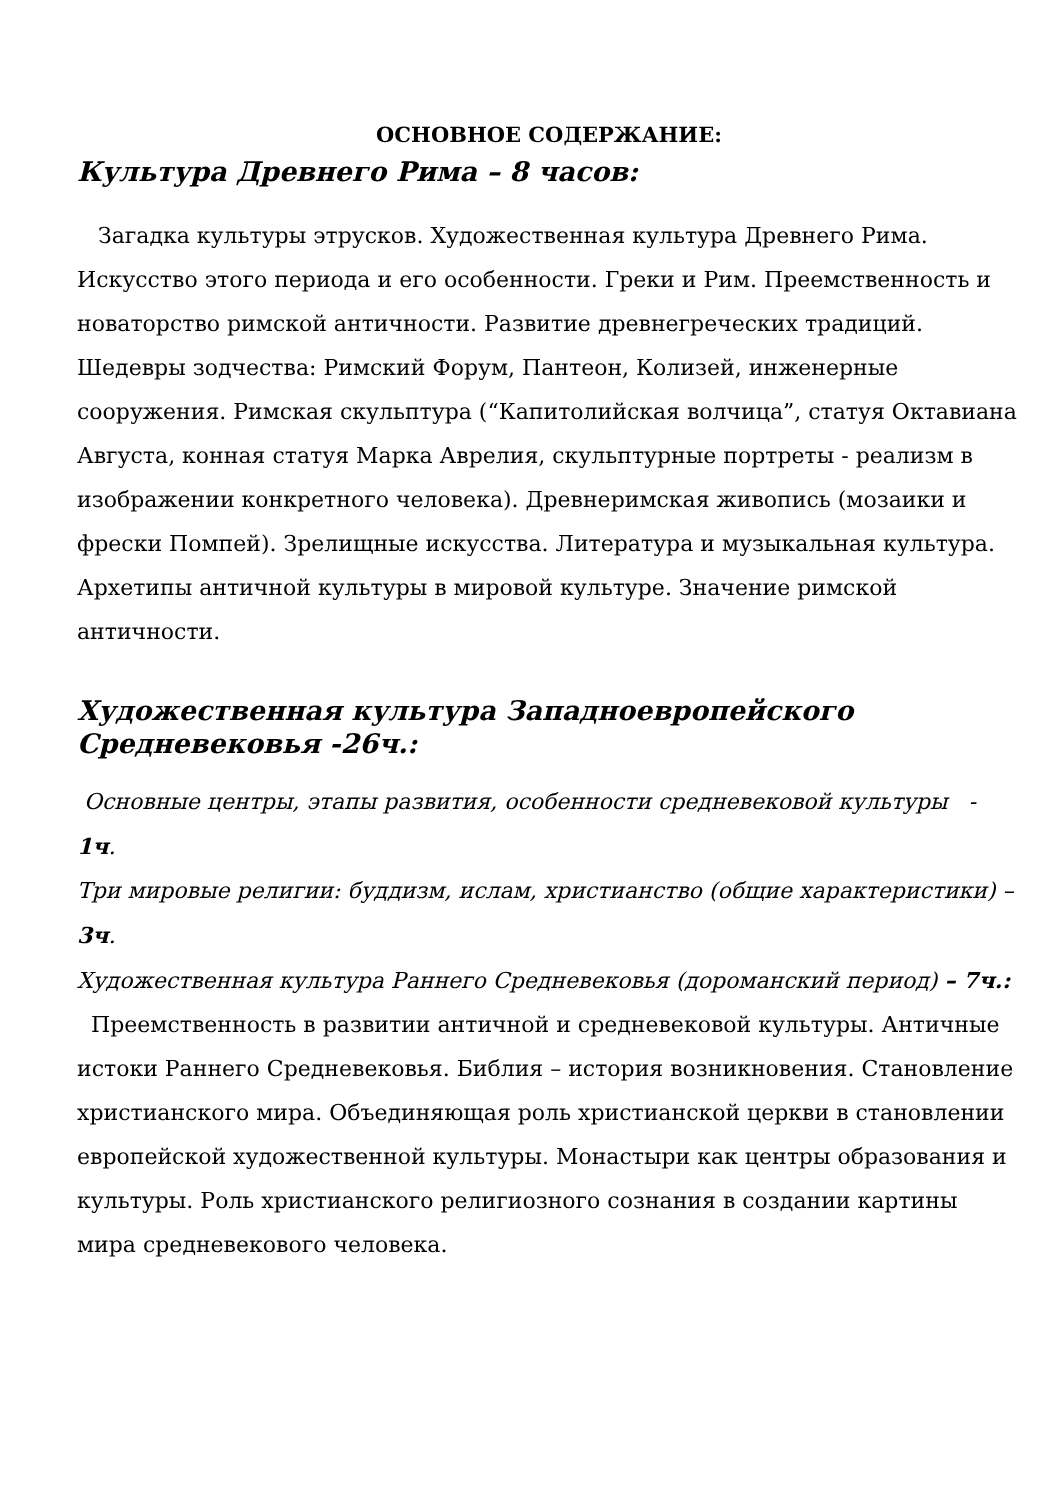ОСНОВНОЕ СОДЕРЖАНИЕ:
Культура Древнего Рима – 8 часов:
Загадка культуры этрусков. Художественная культура Древнего Рима. Искусство этого периода и его особенности. Греки и Рим. Преемственность и новаторство римской античности. Развитие древнегреческих традиций. Шедевры зодчества: Римский Форум, Пантеон, Колизей, инженерные сооружения. Римская скульптура (“Капитолийская волчица”, статуя Октавиана Августа, конная статуя Марка Аврелия, скульптурные портреты - реализм в изображении конкретного человека). Древнеримская живопись (мозаики и фрески Помпей). Зрелищные искусства. Литература и музыкальная культура. Архетипы античной культуры в мировой культуре. Значение римской античности.
Художественная культура Западноевропейского Средневековья -26ч.:
Основные центры, этапы развития, особенности средневековой культуры - 1ч.
Три мировые религии: буддизм, ислам, христианство (общие характеристики) – 3ч.
Художественная культура Раннего Средневековья (дороманский период) – 7ч.:
Преемственность в развитии античной и средневековой культуры. Античные истоки Раннего Средневековья. Библия – история возникновения. Становление христианского мира. Объединяющая роль христианской церкви в становлении европейской художественной культуры. Монастыри как центры образования и культуры. Роль христианского религиозного сознания в создании картины мира средневекового человека.